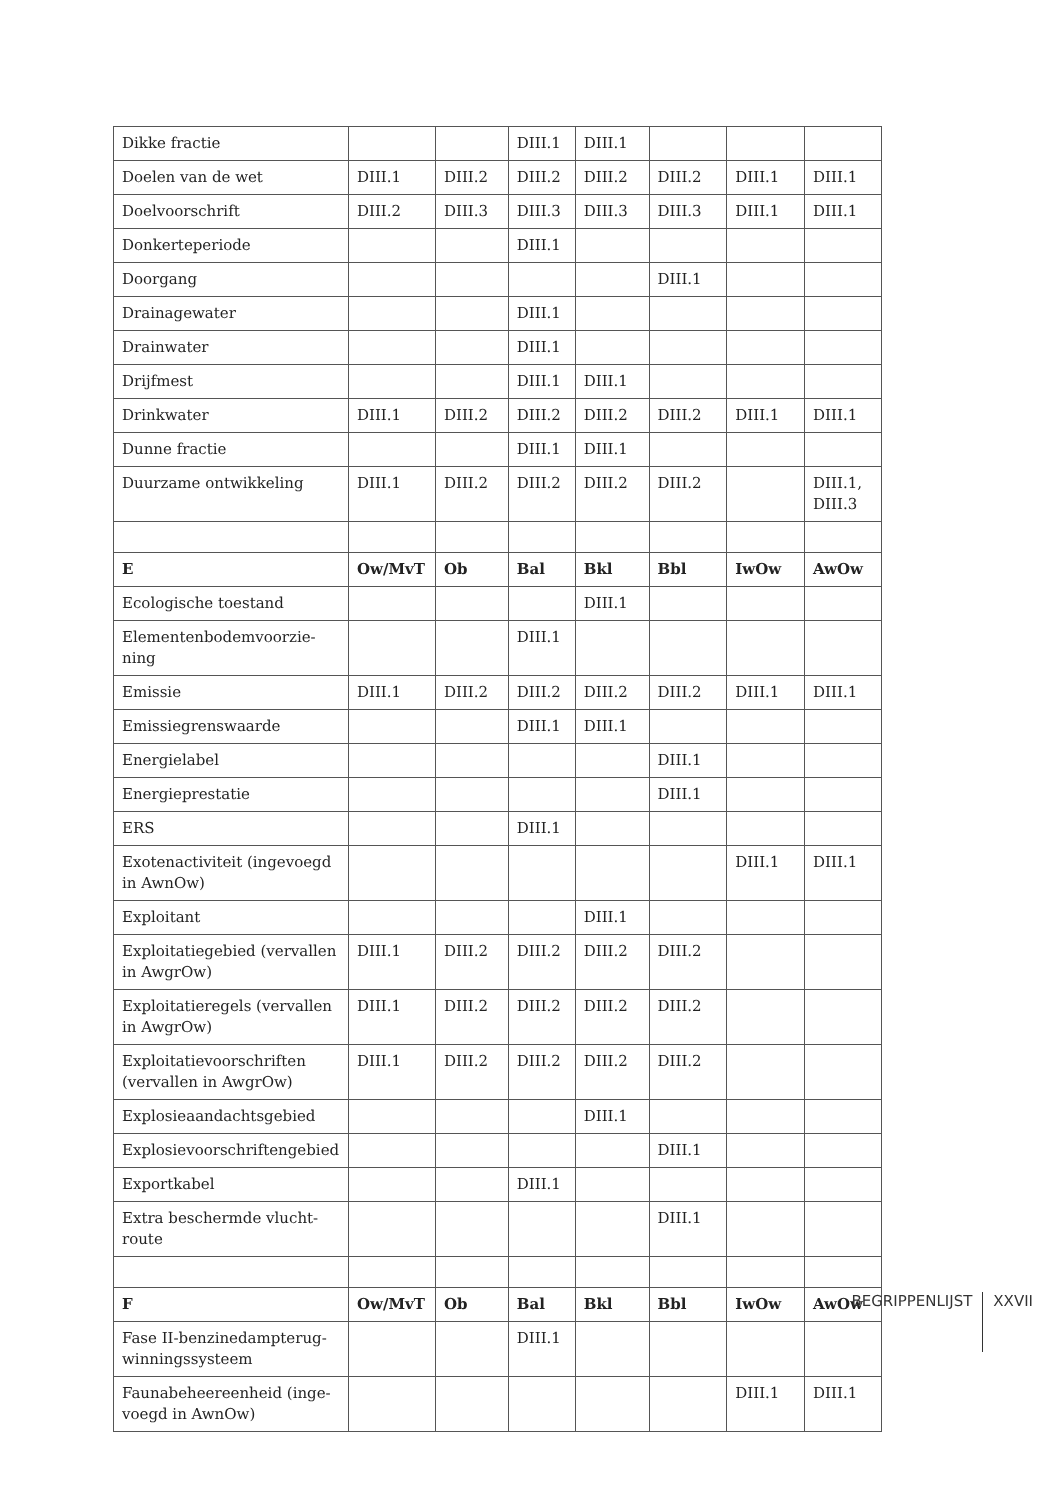| Dikke fractie | | | DIII.1 | DIII.1 | | | |
| Doelen van de wet | DIII.1 | DIII.2 | DIII.2 | DIII.2 | DIII.2 | DIII.1 | DIII.1 |
| Doelvoorschrift | DIII.2 | DIII.3 | DIII.3 | DIII.3 | DIII.3 | DIII.1 | DIII.1 |
| Donkerteperiode | | | DIII.1 | | | | |
| Doorgang | | | | | DIII.1 | | |
| Drainagewater | | | DIII.1 | | | | |
| Drainwater | | | DIII.1 | | | | |
| Drijfmest | | | DIII.1 | DIII.1 | | | |
| Drinkwater | DIII.1 | DIII.2 | DIII.2 | DIII.2 | DIII.2 | DIII.1 | DIII.1 |
| Dunne fractie | | | DIII.1 | DIII.1 | | | |
| Duurzame ontwikkeling | DIII.1 | DIII.2 | DIII.2 | DIII.2 | DIII.2 | | DIII.1, DIII.3 |
| E | Ow/MvT | Ob | Bal | Bkl | Bbl | IwOw | AwOw |
| Ecologische toestand | | | | DIII.1 | | | |
| Elementenbodemvoorzie-ning | | | DIII.1 | | | | |
| Emissie | DIII.1 | DIII.2 | DIII.2 | DIII.2 | DIII.2 | DIII.1 | DIII.1 |
| Emissiegrenswaarde | | | DIII.1 | DIII.1 | | | |
| Energielabel | | | | | DIII.1 | | |
| Energieprestatie | | | | | DIII.1 | | |
| ERS | | | DIII.1 | | | | |
| Exotenactiviteit (ingevoegd in AwnOw) | | | | | | DIII.1 | DIII.1 |
| Exploitant | | | | DIII.1 | | | |
| Exploitatiegebied (vervallen in AwgrOw) | DIII.1 | DIII.2 | DIII.2 | DIII.2 | DIII.2 | | |
| Exploitatieregels (vervallen in AwgrOw) | DIII.1 | DIII.2 | DIII.2 | DIII.2 | DIII.2 | | |
| Exploitatievoorschriften (vervallen in AwgrOw) | DIII.1 | DIII.2 | DIII.2 | DIII.2 | DIII.2 | | |
| Explosieaandachtsgebied | | | | DIII.1 | | | |
| Explosievoorschriftengebied | | | | | DIII.1 | | |
| Exportkabel | | | DIII.1 | | | | |
| Extra beschermde vlucht-route | | | | | DIII.1 | | |
| F | Ow/MvT | Ob | Bal | Bkl | Bbl | IwOw | AwOw |
| Fase II-benzinedampterug-winningssysteem | | | DIII.1 | | | | |
| Faunabeheereenheid (inge-voegd in AwnOw) | | | | | | DIII.1 | DIII.1 |
BEGRIPPENLIJST XXVII